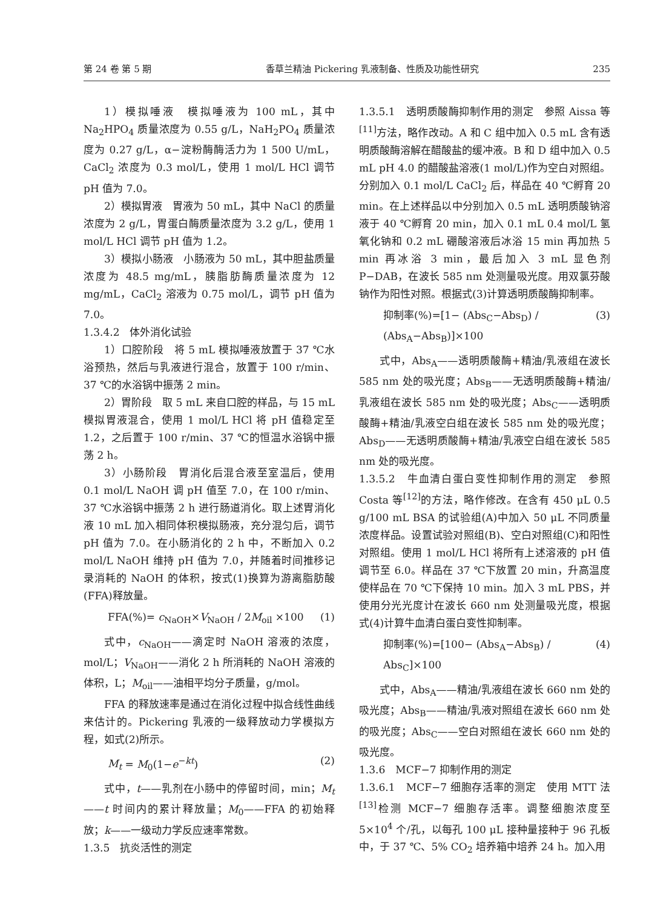第 24 卷 第 5 期 香草兰精油 Pickering 乳液制备、性质及功能性研究 235
1）模拟唾液　模拟唾液为 100 mL，其中 Na<sub>2</sub>HPO<sub>4</sub> 质量浓度为 0.55 g/L，NaH<sub>2</sub>PO<sub>4</sub> 质量浓度为 0.27 g/L，α−淀粉酶酶活力为 1 500 U/mL，CaCl<sub>2</sub> 浓度为 0.3 mol/L，使用 1 mol/L HCl 调节 pH 值为 7.0。
2）模拟胃液　胃液为 50 mL，其中 NaCl 的质量浓度为 2 g/L，胃蛋白酶质量浓度为 3.2 g/L，使用 1 mol/L HCl 调节 pH 值为 1.2。
3）模拟小肠液　小肠液为 50 mL，其中胆盐质量浓度为 48.5 mg/mL，胰脂肪酶质量浓度为 12 mg/mL，CaCl<sub>2</sub> 溶液为 0.75 mol/L，调节 pH 值为 7.0。
1.3.4.2　体外消化试验
1）口腔阶段　将 5 mL 模拟唾液放置于 37 ℃水浴预热，然后与乳液进行混合，放置于 100 r/min、37 ℃的水浴锅中振荡 2 min。
2）胃阶段　取 5 mL 来自口腔的样品，与 15 mL 模拟胃液混合，使用 1 mol/L HCl 将 pH 值稳定至 1.2，之后置于 100 r/min、37 ℃的恒温水浴锅中振荡 2 h。
3）小肠阶段　胃消化后混合液至室温后，使用 0.1 mol/L NaOH 调 pH 值至 7.0，在 100 r/min、37 ℃水浴锅中振荡 2 h 进行肠道消化。取上述胃消化液 10 mL 加入相同体积模拟肠液，充分混匀后，调节 pH 值为 7.0。在小肠消化的 2 h 中，不断加入 0.2 mol/L NaOH 维持 pH 值为 7.0，并随着时间推移记录消耗的 NaOH 的体积，按式(1)换算为游离脂肪酸(FFA)释放量。
FFA(%)= c<sub>NaOH</sub>×V<sub>NaOH</sub> / 2M<sub>oil</sub> ×100 (1)
式中，c<sub>NaOH</sub>——滴定时 NaOH 溶液的浓度，mol/L；V<sub>NaOH</sub>——消化 2 h 所消耗的 NaOH 溶液的体积，L；M<sub>oil</sub>——油相平均分子质量，g/mol。
FFA 的释放速率是通过在消化过程中拟合线性曲线来估计的。Pickering 乳液的一级释放动力学模拟方程，如式(2)所示。
M<sub>t</sub> = M<sub>0</sub>(1−e<sup>−kt</sup>) (2)
式中，t——乳剂在小肠中的停留时间，min；M<sub>t</sub>——t 时间内的累计释放量；M<sub>0</sub>——FFA 的初始释放；k——一级动力学反应速率常数。
1.3.5　抗炎活性的测定
1.3.5.1　透明质酸酶抑制作用的测定　参照 Aissa 等<sup>[11]</sup>方法，略作改动。A 和 C 组中加入 0.5 mL 含有透明质酸酶溶解在醋酸盐的缓冲液。B 和 D 组中加入 0.5 mL pH 4.0 的醋酸盐溶液(1 mol/L)作为空白对照组。分别加入 0.1 mol/L CaCl<sub>2</sub> 后，样品在 40 ℃孵育 20 min。在上述样品以中分别加入 0.5 mL 透明质酸钠溶液于 40 ℃孵育 20 min，加入 0.1 mL 0.4 mol/L 氢氧化钠和 0.2 mL 硼酸溶液后冰浴 15 min 再加热 5 min 再冰浴 3 min，最后加入 3 mL 显色剂 P−DAB，在波长 585 nm 处测量吸光度。用双氯芬酸钠作为阳性对照。根据式(3)计算透明质酸酶抑制率。
抑制率(%)=[1− (Abs<sub>C</sub>−Abs<sub>D</sub>) / (Abs<sub>A</sub>−Abs<sub>B</sub>)]×100 (3)
式中，Abs<sub>A</sub>——透明质酸酶+精油/乳液组在波长 585 nm 处的吸光度；Abs<sub>B</sub>——无透明质酸酶+精油/乳液组在波长 585 nm 处的吸光度；Abs<sub>C</sub>——透明质酸酶+精油/乳液空白组在波长 585 nm 处的吸光度；Abs<sub>D</sub>——无透明质酸酶+精油/乳液空白组在波长 585 nm 处的吸光度。
1.3.5.2　牛血清白蛋白变性抑制作用的测定　参照 Costa 等<sup>[12]</sup>的方法，略作修改。在含有 450 μL 0.5 g/100 mL BSA 的试验组(A)中加入 50 μL 不同质量浓度样品。设置试验对照组(B)、空白对照组(C)和阳性对照组。使用 1 mol/L HCl 将所有上述溶液的 pH 值调节至 6.0。样品在 37 ℃下放置 20 min，升高温度使样品在 70 ℃下保持 10 min。加入 3 mL PBS，并使用分光光度计在波长 660 nm 处测量吸光度，根据式(4)计算牛血清白蛋白变性抑制率。
抑制率(%)=[100− (Abs<sub>A</sub>−Abs<sub>B</sub>) / Abs<sub>C</sub>]×100 (4)
式中，Abs<sub>A</sub>——精油/乳液组在波长 660 nm 处的吸光度；Abs<sub>B</sub>——精油/乳液对照组在波长 660 nm 处的吸光度；Abs<sub>C</sub>——空白对照组在波长 660 nm 处的吸光度。
1.3.6　MCF−7 抑制作用的测定
1.3.6.1　MCF−7 细胞存活率的测定　使用 MTT 法<sup>[13]</sup>检测 MCF−7 细胞存活率。调整细胞浓度至 5×10<sup>4</sup> 个/孔，以每孔 100 μL 接种量接种于 96 孔板中，于 37 ℃、5% CO<sub>2</sub> 培养箱中培养 24 h。加入用